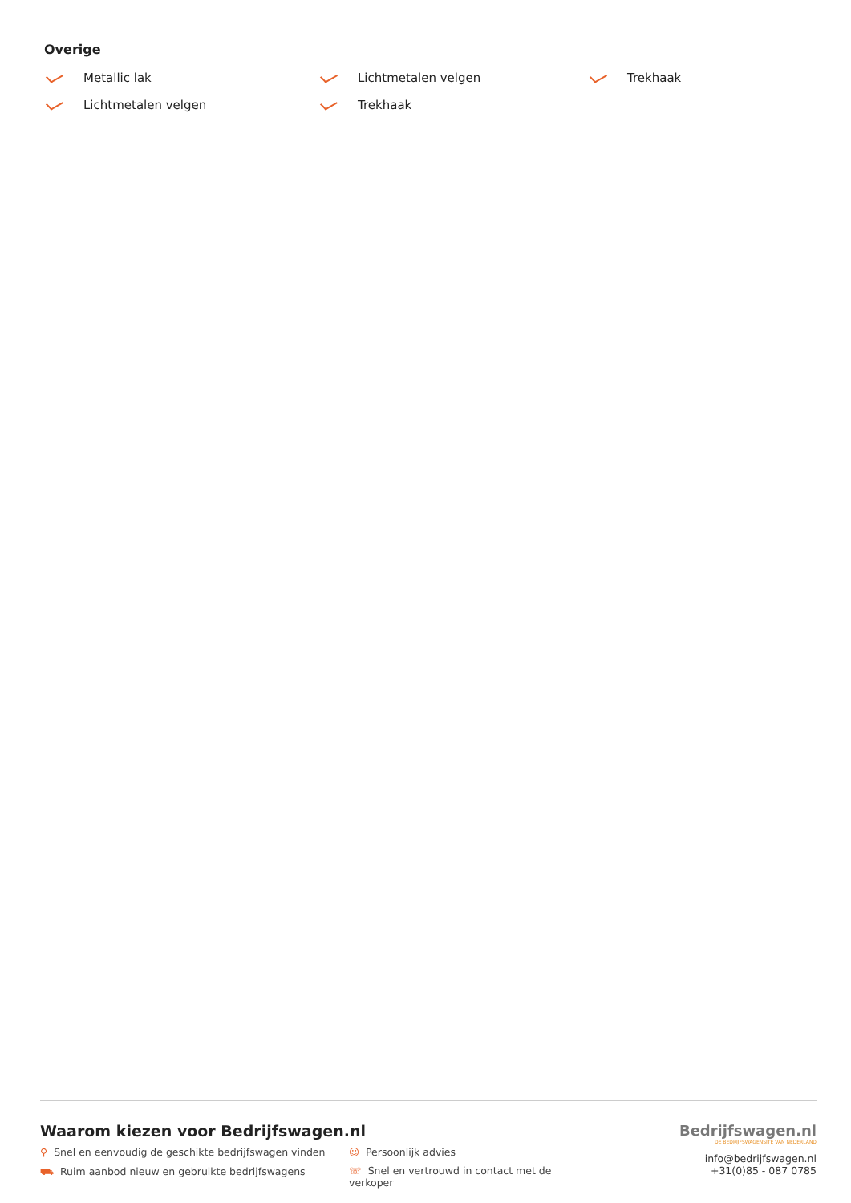Overige
Metallic lak
Lichtmetalen velgen
Trekhaak
Lichtmetalen velgen
Trekhaak
Waarom kiezen voor Bedrijfswagen.nl
⚲ Snel en eenvoudig de geschikte bedrijfswagen vinden
☺ Persoonlijk advies
⛟ Ruim aanbod nieuw en gebruikte bedrijfswagens
☏ Snel en vertrouwd in contact met de verkoper
Bedrijfswagen.nl
DE BEDRIJFSWAGENSITE VAN NEDERLAND
info@bedrijfswagen.nl
+31(0)85 - 087 0785